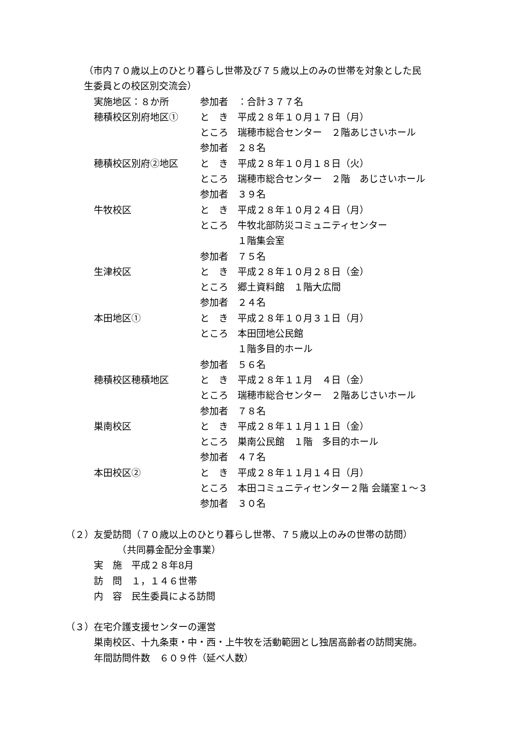（市内７０歳以上のひとり暮らし世帯及び７５歳以上のみの世帯を対象とした民
生委員との校区別交流会）
実施地区：８か所 参加者　：合計３７７名
穂積校区別府地区① と　き　平成２８年１０月１７日（月）
ところ　瑞穂市総合センター　２階あじさいホール
参加者　２８名
穂積校区別府②地区 と　き　平成２８年１０月１８日（火）
ところ　瑞穂市総合センター　２階　あじさいホール
参加者　３９名
牛牧校区 と　き　平成２８年１０月２４日（月）
ところ　牛牧北部防災コミュニティセンター
　　　　１階集会室
参加者　７５名
生津校区 と　き　平成２８年１０月２８日（金）
ところ　郷土資料館　１階大広間
参加者　２４名
本田地区① と　き　平成２８年１０月３１日（月）
ところ　本田団地公民館
　　　　１階多目的ホール
参加者　５６名
穂積校区穂積地区 と　き　平成２８年１１月　４日（金）
ところ　瑞穂市総合センター　２階あじさいホール
参加者　７８名
巣南校区 と　き　平成２８年１１月１１日（金）
ところ　巣南公民館　１階　多目的ホール
参加者　４７名
本田校区② と　き　平成２８年１１月１４日（月）
ところ　本田コミュニティセンター２階 会議室１～３
参加者　３０名
（２）友愛訪問（７０歳以上のひとり暮らし世帯、７５歳以上のみの世帯の訪問）
　　　　　　（共同募金配分金事業）
実　施　平成２８年8月
訪　問　１，１４６世帯
内　容　民生委員による訪問
（３）在宅介護支援センターの運営
巣南校区、十九条東・中・西・上牛牧を活動範囲とし独居高齢者の訪問実施。
年間訪問件数　６０９件（延べ人数）